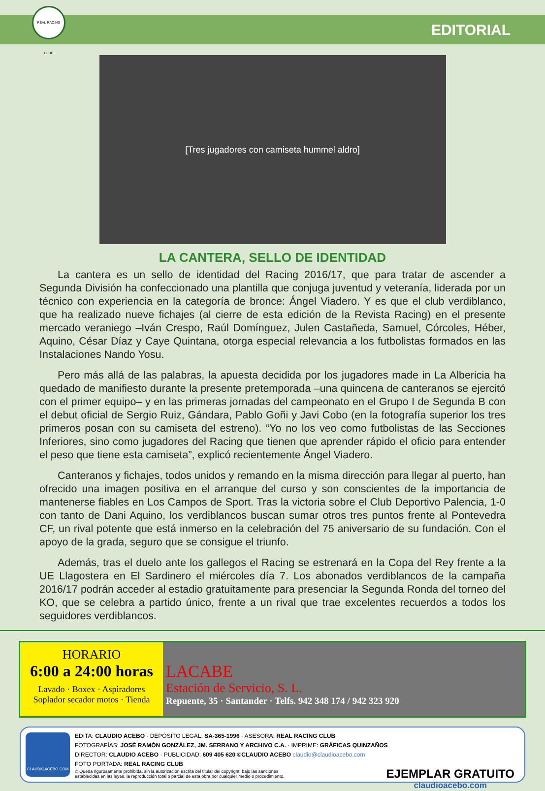REAL RACING CLUB
EDITORIAL
[Tres jugadores con camiseta hummel aldro]
LA CANTERA, SELLO DE IDENTIDAD
La cantera es un sello de identidad del Racing 2016/17, que para tratar de ascender a Segunda División ha confeccionado una plantilla que conjuga juventud y veteranía, liderada por un técnico con experiencia en la categoría de bronce: Ángel Viadero. Y es que el club verdiblanco, que ha realizado nueve fichajes (al cierre de esta edición de la Revista Racing) en el presente mercado veraniego –Iván Crespo, Raúl Domínguez, Julen Castañeda, Samuel, Córcoles, Héber, Aquino, César Díaz y Caye Quintana, otorga especial relevancia a los futbolistas formados en las Instalaciones Nando Yosu.
Pero más allá de las palabras, la apuesta decidida por los jugadores made in La Albericia ha quedado de manifiesto durante la presente pretemporada –una quincena de canteranos se ejercitó con el primer equipo– y en las primeras jornadas del campeonato en el Grupo I de Segunda B con el debut oficial de Sergio Ruiz, Gándara, Pablo Goñi y Javi Cobo (en la fotografía superior los tres primeros posan con su camiseta del estreno). “Yo no los veo como futbolistas de las Secciones Inferiores, sino como jugadores del Racing que tienen que aprender rápido el oficio para entender el peso que tiene esta camiseta”, explicó recientemente Ángel Viadero.
Canteranos y fichajes, todos unidos y remando en la misma dirección para llegar al puerto, han ofrecido una imagen positiva en el arranque del curso y son conscientes de la importancia de mantenerse fiables en Los Campos de Sport. Tras la victoria sobre el Club Deportivo Palencia, 1-0 con tanto de Dani Aquino, los verdiblancos buscan sumar otros tres puntos frente al Pontevedra CF, un rival potente que está inmerso en la celebración del 75 aniversario de su fundación. Con el apoyo de la grada, seguro que se consigue el triunfo.
Además, tras el duelo ante los gallegos el Racing se estrenará en la Copa del Rey frente a la UE Llagostera en El Sardinero el miércoles día 7. Los abonados verdiblancos de la campaña 2016/17 podrán acceder al estadio gratuitamente para presenciar la Segunda Ronda del torneo del KO, que se celebra a partido único, frente a un rival que trae excelentes recuerdos a todos los seguidores verdiblancos.
HORARIO
6:00 a 24:00 horas
Lavado · Boxex · Aspiradores
Soplador secador motos · Tienda
LACABE
Estación de Servicio, S. L.
Repuente, 35 · Santander · Telfs. 942 348 174 / 942 323 920
CLAUDIOACEBO.COM
EDITA: CLAUDIO ACEBO · DEPÓSITO LEGAL: SA-365-1996 · ASESORA: REAL RACING CLUB
FOTOGRAFÍAS: JOSÉ RAMÓN GONZÁLEZ, JM. SERRANO Y ARCHIVO C.A. · IMPRIME: GRÁFICAS QUINZAÑOS
DIRECTOR: CLAUDIO ACEBO · PUBLICIDAD: 609 405 620 ©CLAUDIO ACEBO claudio@claudioacebo.com
FOTO PORTADA: REAL RACING CLUB
© Queda rigurosamente prohibida, sin la autorización escrita del titular del copyright, bajo las sanciones
establecidas en las leyes, la reproducción total o parcial de esta obra por cualquier medio o procedimiento.
EJEMPLAR GRATUITO
claudioacebo.com